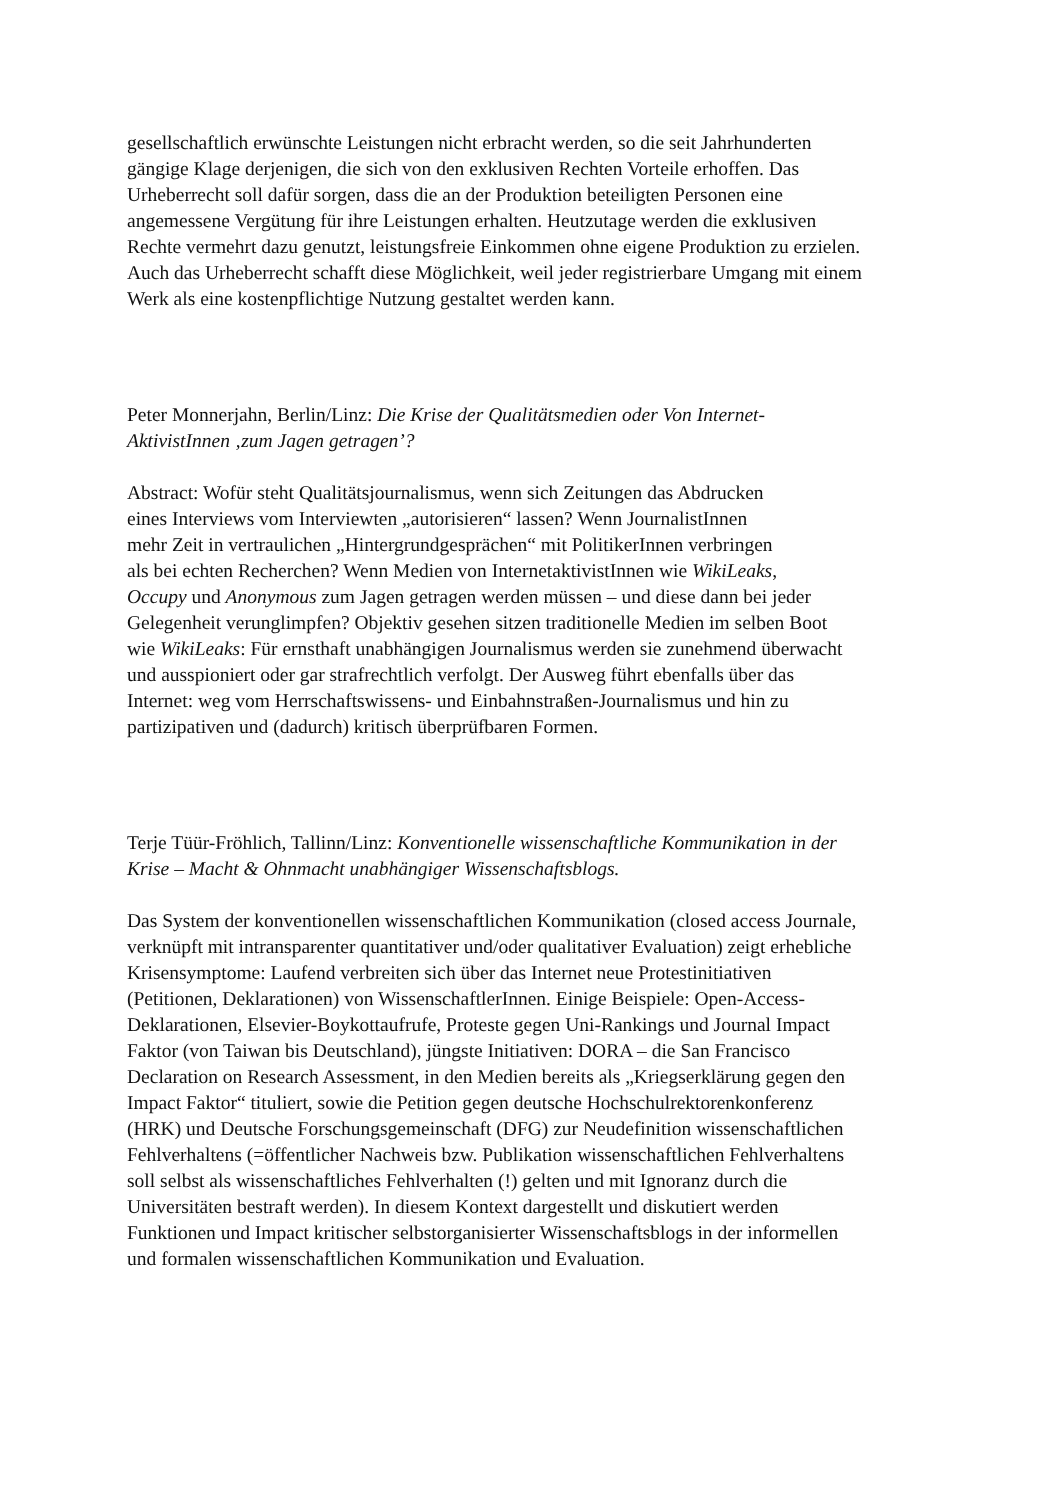gesellschaftlich erwünschte Leistungen nicht erbracht werden, so die seit Jahrhunderten
gängige Klage derjenigen, die sich von den exklusiven Rechten Vorteile erhoffen. Das
Urheberrecht soll dafür sorgen, dass die an der Produktion beteiligten Personen eine
angemessene Vergütung für ihre Leistungen erhalten. Heutzutage werden die exklusiven
Rechte vermehrt dazu genutzt, leistungsfreie Einkommen ohne eigene Produktion zu erzielen.
Auch das Urheberrecht schafft diese Möglichkeit, weil jeder registrierbare Umgang mit einem
Werk als eine kostenpflichtige Nutzung gestaltet werden kann.
Peter Monnerjahn, Berlin/Linz: Die Krise der Qualitätsmedien oder Von Internet-
AktivistInnen ‚zum Jagen getragen’?
Abstract: Wofür steht Qualitätsjournalismus, wenn sich Zeitungen das Abdrucken
eines Interviews vom Interviewten „autorisieren“ lassen? Wenn JournalistInnen
mehr Zeit in vertraulichen „Hintergrundgesprächen“ mit PolitikerInnen verbringen
als bei echten Recherchen? Wenn Medien von InternetaktivistInnen wie WikiLeaks,
Occupy und Anonymous zum Jagen getragen werden müssen – und diese dann bei jeder
Gelegenheit verunglimpfen? Objektiv gesehen sitzen traditionelle Medien im selben Boot
wie WikiLeaks: Für ernsthaft unabhängigen Journalismus werden sie zunehmend überwacht
und ausspioniert oder gar strafrechtlich verfolgt. Der Ausweg führt ebenfalls über das
Internet: weg vom Herrschaftswissens- und Einbahnstraßen-Journalismus und hin zu
partizipativen und (dadurch) kritisch überprüfbaren Formen.
Terje Tüür-Fröhlich, Tallinn/Linz: Konventionelle wissenschaftliche Kommunikation in der
Krise – Macht & Ohnmacht unabhängiger Wissenschaftsblogs.
Das System der konventionellen wissenschaftlichen Kommunikation (closed access Journale,
verknüpft mit intransparenter quantitativer und/oder qualitativer Evaluation) zeigt erhebliche
Krisensymptome: Laufend verbreiten sich über das Internet neue Protestinitiativen
(Petitionen, Deklarationen) von WissenschaftlerInnen. Einige Beispiele: Open-Access-
Deklarationen, Elsevier-Boykottaufrufe, Proteste gegen Uni-Rankings und Journal Impact
Faktor (von Taiwan bis Deutschland), jüngste Initiativen: DORA – die San Francisco
Declaration on Research Assessment, in den Medien bereits als „Kriegserklärung gegen den
Impact Faktor“ tituliert, sowie die Petition gegen deutsche Hochschulrektorenkonferenz
(HRK) und Deutsche Forschungsgemeinschaft (DFG) zur Neudefinition wissenschaftlichen
Fehlverhaltens (=öffentlicher Nachweis bzw. Publikation wissenschaftlichen Fehlverhaltens
soll selbst als wissenschaftliches Fehlverhalten (!) gelten und mit Ignoranz durch die
Universitäten bestraft werden). In diesem Kontext dargestellt und diskutiert werden
Funktionen und Impact kritischer selbstorganisierter Wissenschaftsblogs in der informellen
und formalen wissenschaftlichen Kommunikation und Evaluation.